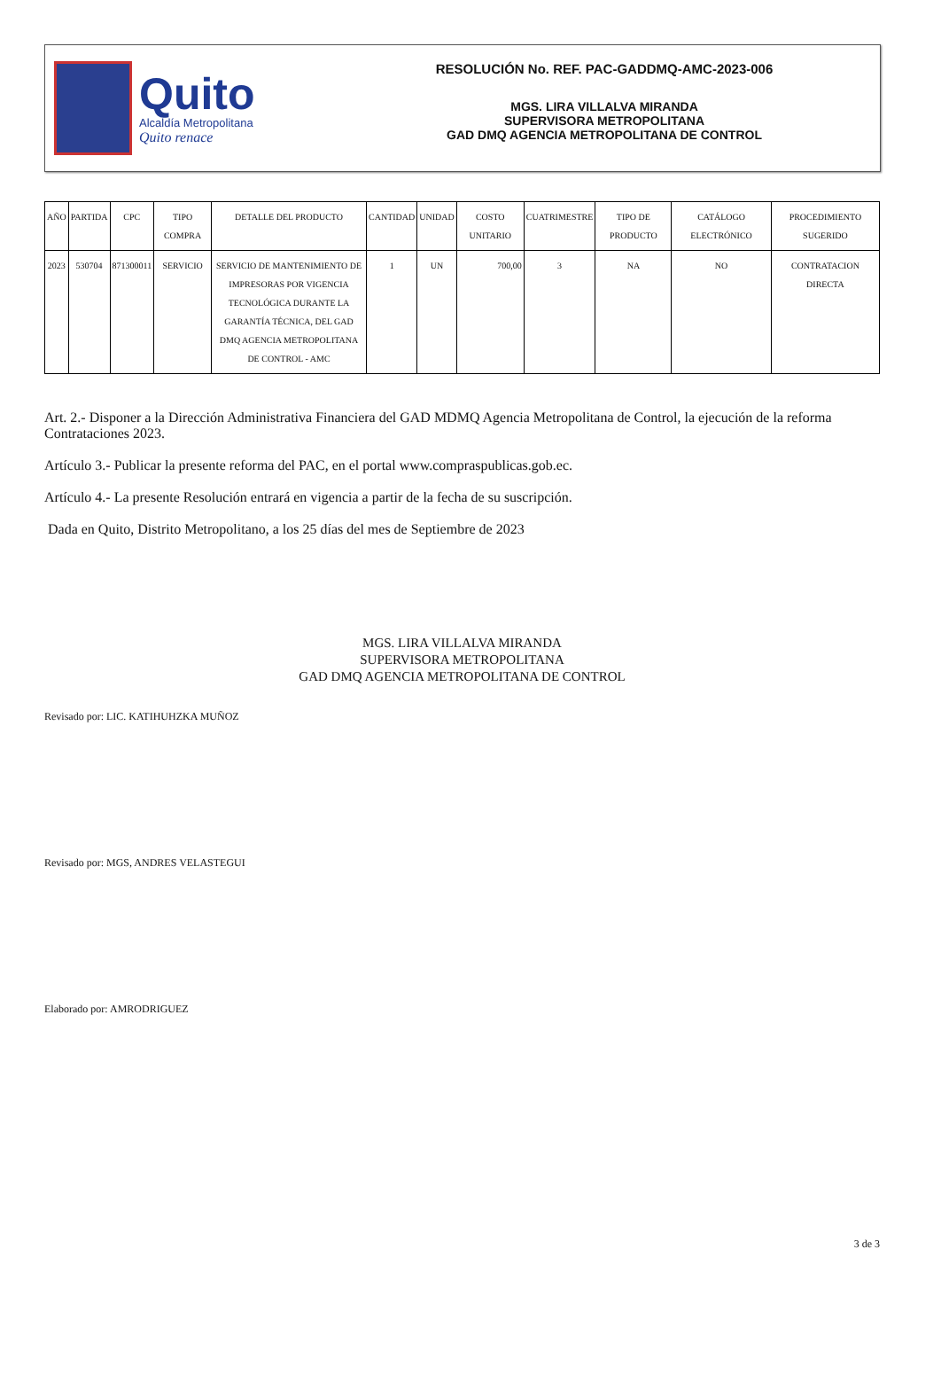Quito
Alcaldía Metropolitana
Quito renace
RESOLUCIÓN No. REF. PAC-GADDMQ-AMC-2023-006
MGS. LIRA VILLALVA MIRANDA
SUPERVISORA METROPOLITANA
GAD DMQ AGENCIA METROPOLITANA DE CONTROL
| AÑO | PARTIDA | CPC | TIPO COMPRA | DETALLE DEL PRODUCTO | CANTIDAD | UNIDAD | COSTO UNITARIO | CUATRIMESTRE | TIPO DE PRODUCTO | CATÁLOGO ELECTRÓNICO | PROCEDIMIENTO SUGERIDO |
| --- | --- | --- | --- | --- | --- | --- | --- | --- | --- | --- | --- |
| 2023 | 530704 | 871300011 | SERVICIO | SERVICIO DE MANTENIMIENTO DE IMPRESORAS POR VIGENCIA TECNOLÓGICA DURANTE LA GARANTÍA TÉCNICA, DEL GAD DMQ AGENCIA METROPOLITANA DE CONTROL - AMC | 1 | UN | 700,00 | 3 | NA | NO | CONTRATACION DIRECTA |
Art. 2.- Disponer a la Dirección Administrativa Financiera del GAD MDMQ Agencia Metropolitana de Control, la ejecución de la reforma Contrataciones 2023.
Artículo 3.- Publicar la presente reforma del PAC, en el portal www.compraspublicas.gob.ec.
Artículo 4.- La presente Resolución entrará en vigencia a partir de la fecha de su suscripción.
Dada en Quito, Distrito Metropolitano, a los 25 días del mes de Septiembre de 2023
MGS. LIRA VILLALVA MIRANDA
SUPERVISORA METROPOLITANA
GAD DMQ AGENCIA METROPOLITANA DE CONTROL
Revisado por: LIC. KATIHUHZKA MUÑOZ
Revisado por: MGS, ANDRES VELASTEGUI
Elaborado por: AMRODRIGUEZ
3 de 3